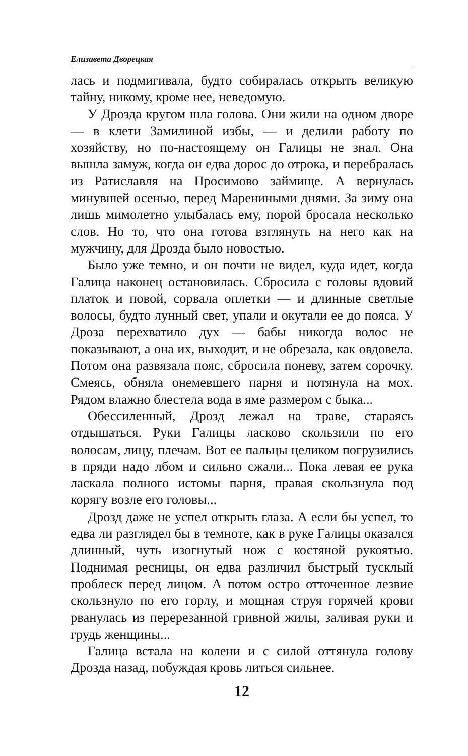Елизавета Дворецкая
лась и подмигивала, будто собиралась открыть великую тайну, никому, кроме нее, неведомую.
У Дрозда кругом шла голова. Они жили на одном дворе — в клети Замилиной избы, — и делили работу по хозяйству, но по-настоящему он Галицы не знал. Она вышла замуж, когда он едва дорос до отрока, и перебралась из Ратиславля на Просимово займище. А вернулась минувшей осенью, перед Марениными днями. За зиму она лишь мимолетно улыбалась ему, порой бросала несколько слов. Но то, что она готова взглянуть на него как на мужчину, для Дрозда было новостью.
Было уже темно, и он почти не видел, куда идет, когда Галица наконец остановилась. Сбросила с головы вдовий платок и повой, сорвала оплетки — и длинные светлые волосы, будто лунный свет, упали и окутали ее до пояса. У Дроза перехватило дух — бабы никогда волос не показывают, а она их, выходит, и не обрезала, как овдовела. Потом она развязала пояс, сбросила поневу, затем сорочку. Смеясь, обняла онемевшего парня и потянула на мох. Рядом влажно блестела вода в яме размером с быка...
Обессиленный, Дрозд лежал на траве, стараясь отдышаться. Руки Галицы ласково скользили по его волосам, лицу, плечам. Вот ее пальцы целиком погрузились в пряди надо лбом и сильно сжали... Пока левая ее рука ласкала полного истомы парня, правая скользнула под корягу возле его головы...
Дрозд даже не успел открыть глаза. А если бы успел, то едва ли разглядел бы в темноте, как в руке Галицы оказался длинный, чуть изогнутый нож с костяной рукоятью. Поднимая ресницы, он едва различил быстрый тусклый проблеск перед лицом. А потом остро отточенное лезвие скользнуло по его горлу, и мощная струя горячей крови рванулась из перерезанной гривной жилы, заливая руки и грудь женщины...
Галица встала на колени и с силой оттянула голову Дрозда назад, побуждая кровь литься сильнее.
12